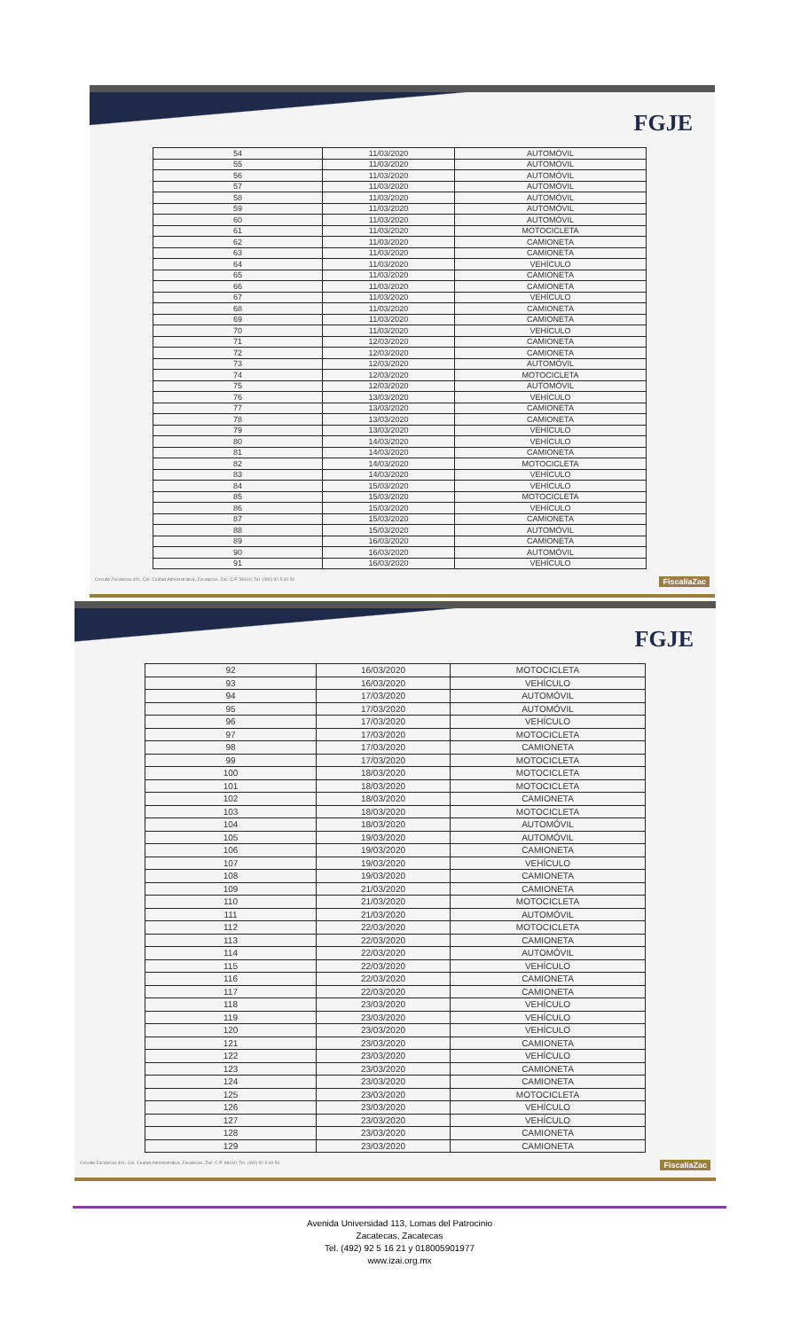FGJE
| 54 | 11/03/2020 | AUTOMÓVIL |
| 55 | 11/03/2020 | AUTOMÓVIL |
| 56 | 11/03/2020 | AUTOMÓVIL |
| 57 | 11/03/2020 | AUTOMÓVIL |
| 58 | 11/03/2020 | AUTOMÓVIL |
| 59 | 11/03/2020 | AUTOMÓVIL |
| 60 | 11/03/2020 | AUTOMÓVIL |
| 61 | 11/03/2020 | MOTOCICLETA |
| 62 | 11/03/2020 | CAMIONETA |
| 63 | 11/03/2020 | CAMIONETA |
| 64 | 11/03/2020 | VEHÍCULO |
| 65 | 11/03/2020 | CAMIONETA |
| 66 | 11/03/2020 | CAMIONETA |
| 67 | 11/03/2020 | VEHÍCULO |
| 68 | 11/03/2020 | CAMIONETA |
| 69 | 11/03/2020 | CAMIONETA |
| 70 | 11/03/2020 | VEHÍCULO |
| 71 | 12/03/2020 | CAMIONETA |
| 72 | 12/03/2020 | CAMIONETA |
| 73 | 12/03/2020 | AUTOMÓVIL |
| 74 | 12/03/2020 | MOTOCICLETA |
| 75 | 12/03/2020 | AUTOMÓVIL |
| 76 | 13/03/2020 | VEHÍCULO |
| 77 | 13/03/2020 | CAMIONETA |
| 78 | 13/03/2020 | CAMIONETA |
| 79 | 13/03/2020 | VEHÍCULO |
| 80 | 14/03/2020 | VEHÍCULO |
| 81 | 14/03/2020 | CAMIONETA |
| 82 | 14/03/2020 | MOTOCICLETA |
| 83 | 14/03/2020 | VEHÍCULO |
| 84 | 15/03/2020 | VEHÍCULO |
| 85 | 15/03/2020 | MOTOCICLETA |
| 86 | 15/03/2020 | VEHÍCULO |
| 87 | 15/03/2020 | CAMIONETA |
| 88 | 15/03/2020 | AUTOMÓVIL |
| 89 | 16/03/2020 | CAMIONETA |
| 90 | 16/03/2020 | AUTOMÓVIL |
| 91 | 16/03/2020 | VEHÍCULO |
Circuito Zacatecas 401, Col. Ciudad Administrativa, Zacatecas, Zac. C.P. 98160, Tel. (492) 92.5.60.50 FiscalíaZac
FGJE
| 92 | 16/03/2020 | MOTOCICLETA |
| 93 | 16/03/2020 | VEHÍCULO |
| 94 | 17/03/2020 | AUTOMÓVIL |
| 95 | 17/03/2020 | AUTOMÓVIL |
| 96 | 17/03/2020 | VEHÍCULO |
| 97 | 17/03/2020 | MOTOCICLETA |
| 98 | 17/03/2020 | CAMIONETA |
| 99 | 17/03/2020 | MOTOCICLETA |
| 100 | 18/03/2020 | MOTOCICLETA |
| 101 | 18/03/2020 | MOTOCICLETA |
| 102 | 18/03/2020 | CAMIONETA |
| 103 | 18/03/2020 | MOTOCICLETA |
| 104 | 18/03/2020 | AUTOMÓVIL |
| 105 | 19/03/2020 | AUTOMÓVIL |
| 106 | 19/03/2020 | CAMIONETA |
| 107 | 19/03/2020 | VEHÍCULO |
| 108 | 19/03/2020 | CAMIONETA |
| 109 | 21/03/2020 | CAMIONETA |
| 110 | 21/03/2020 | MOTOCICLETA |
| 111 | 21/03/2020 | AUTOMÓVIL |
| 112 | 22/03/2020 | MOTOCICLETA |
| 113 | 22/03/2020 | CAMIONETA |
| 114 | 22/03/2020 | AUTOMÓVIL |
| 115 | 22/03/2020 | VEHÍCULO |
| 116 | 22/03/2020 | CAMIONETA |
| 117 | 22/03/2020 | CAMIONETA |
| 118 | 23/03/2020 | VEHÍCULO |
| 119 | 23/03/2020 | VEHÍCULO |
| 120 | 23/03/2020 | VEHÍCULO |
| 121 | 23/03/2020 | CAMIONETA |
| 122 | 23/03/2020 | VEHÍCULO |
| 123 | 23/03/2020 | CAMIONETA |
| 124 | 23/03/2020 | CAMIONETA |
| 125 | 23/03/2020 | MOTOCICLETA |
| 126 | 23/03/2020 | VEHÍCULO |
| 127 | 23/03/2020 | VEHÍCULO |
| 128 | 23/03/2020 | CAMIONETA |
| 129 | 23/03/2020 | CAMIONETA |
Circuito Zacatecas 401, Col. Ciudad Administrativa, Zacatecas, Zac. C.P. 98160, Tel. (492) 92.5.60.50 FiscalíaZac
Avenida Universidad 113, Lomas del Patrocinio
Zacatecas, Zacatecas
Tel. (492) 92 5 16 21 y 018005901977
www.izai.org.mx